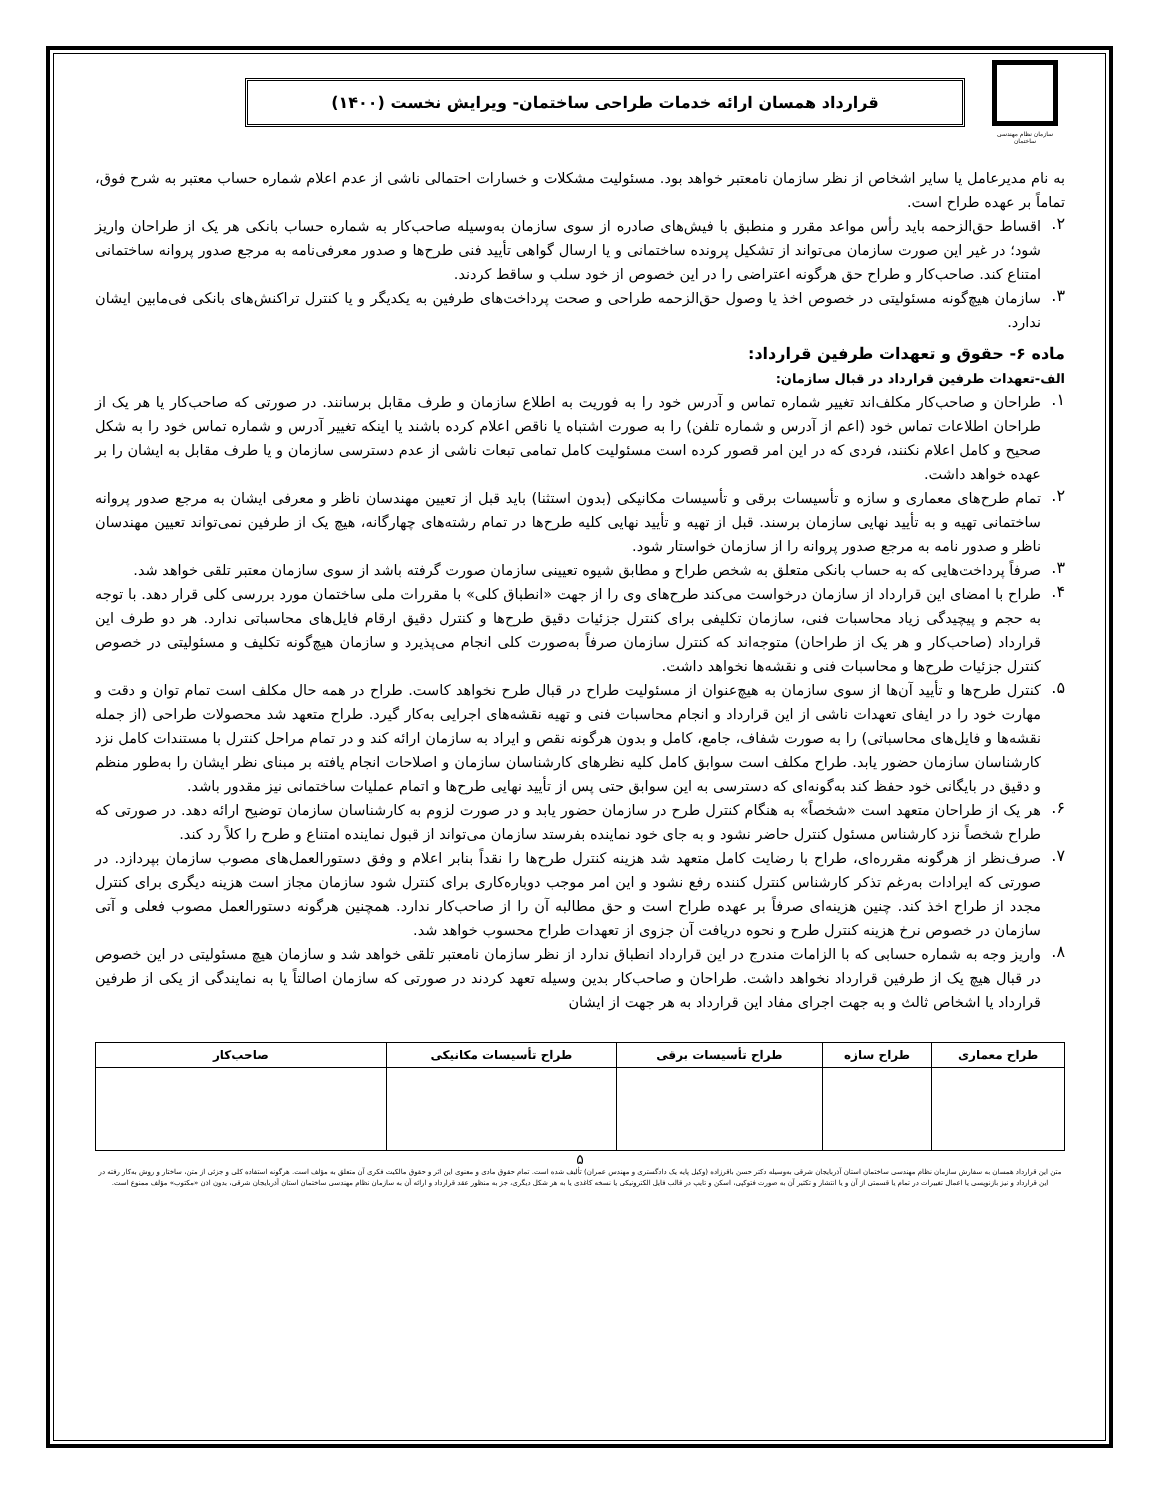سازمان نظام مهندسی ساختمان
قرارداد همسان ارائه خدمات طراحی ساختمان- ویرایش نخست (۱۴۰۰)
به نام مدیرعامل یا سایر اشخاص از نظر سازمان نامعتبر خواهد بود. مسئولیت مشکلات و خسارات احتمالی ناشی از عدم اعلام شماره حساب معتبر به شرح فوق، تماماً بر عهده طراح است.
۲.
اقساط حق‌الزحمه باید رأس مواعد مقرر و منطبق با فیش‌های صادره از سوی سازمان به‌وسیله صاحب‌کار به شماره حساب بانکی هر یک از طراحان واریز شود؛ در غیر این صورت سازمان می‌تواند از تشکیل پرونده ساختمانی و یا ارسال گواهی تأیید فنی طرح‌ها و صدور معرفی‌نامه به مرجع صدور پروانه ساختمانی امتناع کند. صاحب‌کار و طراح حق هرگونه اعتراضی را در این خصوص از خود سلب و ساقط کردند.
۳.
سازمان هیچ‌گونه مسئولیتی در خصوص اخذ یا وصول حق‌الزحمه طراحی و صحت پرداخت‌های طرفین به یکدیگر و یا کنترل تراکنش‌های بانکی فی‌مابین ایشان ندارد.
ماده ۶- حقوق و تعهدات طرفین قرارداد:
الف-تعهدات طرفین قرارداد در قبال سازمان:
۱.
طراحان و صاحب‌کار مکلف‌اند تغییر شماره تماس و آدرس خود را به فوریت به اطلاع سازمان و طرف مقابل برسانند. در صورتی که صاحب‌کار یا هر یک از طراحان اطلاعات تماس خود (اعم از آدرس و شماره تلفن) را به صورت اشتباه یا ناقص اعلام کرده باشند یا اینکه تغییر آدرس و شماره تماس خود را به شکل صحیح و کامل اعلام نکنند، فردی که در این امر قصور کرده است مسئولیت کامل تمامی تبعات ناشی از عدم دسترسی سازمان و یا طرف مقابل به ایشان را بر عهده خواهد داشت.
۲.
تمام طرح‌های معماری و سازه و تأسیسات برقی و تأسیسات مکانیکی (بدون استثنا) باید قبل از تعیین مهندسان ناظر و معرفی ایشان به مرجع صدور پروانه ساختمانی تهیه و به تأیید نهایی سازمان برسند. قبل از تهیه و تأیید نهایی کلیه طرح‌ها در تمام رشته‌های چهارگانه، هیچ یک از طرفین نمی‌تواند تعیین مهندسان ناظر و صدور نامه به مرجع صدور پروانه را از سازمان خواستار شود.
۳.
صرفاً پرداخت‌هایی که به حساب بانکی متعلق به شخص طراح و مطابق شیوه تعیینی سازمان صورت گرفته باشد از سوی سازمان معتبر تلقی خواهد شد.
۴.
طراح با امضای این قرارداد از سازمان درخواست می‌کند طرح‌های وی را از جهت «انطباق کلی» با مقررات ملی ساختمان مورد بررسی کلی قرار دهد. با توجه به حجم و پیچیدگی زیاد محاسبات فنی، سازمان تکلیفی برای کنترل جزئیات دقیق طرح‌ها و کنترل دقیق ارقام فایل‌های محاسباتی ندارد. هر دو طرف این قرارداد (صاحب‌کار و هر یک از طراحان) متوجه‌اند که کنترل سازمان صرفاً به‌صورت کلی انجام می‌پذیرد و سازمان هیچ‌گونه تکلیف و مسئولیتی در خصوص کنترل جزئیات طرح‌ها و محاسبات فنی و نقشه‌ها نخواهد داشت.
۵.
کنترل طرح‌ها و تأیید آن‌ها از سوی سازمان به هیچ‌عنوان از مسئولیت طراح در قبال طرح نخواهد کاست. طراح در همه حال مکلف است تمام توان و دقت و مهارت خود را در ایفای تعهدات ناشی از این قرارداد و انجام محاسبات فنی و تهیه نقشه‌های اجرایی به‌کار گیرد. طراح متعهد شد محصولات طراحی (از جمله نقشه‌ها و فایل‌های محاسباتی) را به صورت شفاف، جامع، کامل و بدون هرگونه نقص و ایراد به سازمان ارائه کند و در تمام مراحل کنترل با مستندات کامل نزد کارشناسان سازمان حضور یابد. طراح مکلف است سوابق کامل کلیه نظرهای کارشناسان سازمان و اصلاحات انجام یافته بر مبنای نظر ایشان را به‌طور منظم و دقیق در بایگانی خود حفظ کند به‌گونه‌ای که دسترسی به این سوابق حتی پس از تأیید نهایی طرح‌ها و اتمام عملیات ساختمانی نیز مقدور باشد.
۶.
هر یک از طراحان متعهد است «شخصاً» به هنگام کنترل طرح در سازمان حضور یابد و در صورت لزوم به کارشناسان سازمان توضیح ارائه دهد. در صورتی که طراح شخصاً نزد کارشناس مسئول کنترل حاضر نشود و به جای خود نماینده بفرستد سازمان می‌تواند از قبول نماینده امتناع و طرح را کلاً رد کند.
۷.
صرف‌نظر از هرگونه مقرره‌ای، طراح با رضایت کامل متعهد شد هزینه کنترل طرح‌ها را نقداً بنابر اعلام و وفق دستورالعمل‌های مصوب سازمان بپردازد. در صورتی که ایرادات به‌رغم تذکر کارشناس کنترل کننده رفع نشود و این امر موجب دوباره‌کاری برای کنترل شود سازمان مجاز است هزینه دیگری برای کنترل مجدد از طراح اخذ کند. چنین هزینه‌ای صرفاً بر عهده طراح است و حق مطالبه آن را از صاحب‌کار ندارد. همچنین هرگونه دستورالعمل مصوب فعلی و آتی سازمان در خصوص نرخ هزینه کنترل طرح و نحوه دریافت آن جزوی از تعهدات طراح محسوب خواهد شد.
۸.
واریز وجه به شماره حسابی که با الزامات مندرج در این قرارداد انطباق ندارد از نظر سازمان نامعتبر تلقی خواهد شد و سازمان هیچ مسئولیتی در این خصوص در قبال هیچ یک از طرفین قرارداد نخواهد داشت. طراحان و صاحب‌کار بدین وسیله تعهد کردند در صورتی که سازمان اصالتاً یا به نمایندگی از یکی از طرفین قرارداد یا اشخاص ثالث و به جهت اجرای مفاد این قرارداد به هر جهت از ایشان
| طراح معماری | طراح سازه | طراح تأسیسات برقی | طراح تأسیسات مکانیکی | صاحب‌کار |
| --- | --- | --- | --- | --- |
۵
متن این قرارداد همسان به سفارش سازمان نظام مهندسی ساختمان استان آذربایجان شرقی به‌وسیله دکتر حسن باقرزاده (وکیل پایه یک دادگستری و مهندس عمران) تألیف شده است. تمام حقوق مادی و معنوی این اثر و حقوق مالکیت فکری آن متعلق به مؤلف است. هرگونه استفاده کلی و جزئی از متن، ساختار و روش به‌کار رفته در این قرارداد و نیز بازنویسی یا اعمال تغییرات در تمام یا قسمتی از آن و یا انتشار و تکثیر آن به صورت فتوکپی، اسکن و تایپ در قالب فایل الکترونیکی یا نسخه کاغذی یا به هر شکل دیگری، جز به منظور عقد قرارداد و ارائه آن به سازمان نظام مهندسی ساختمان استان آذربایجان شرقی، بدون اذن «مکتوب» مؤلف ممنوع است.